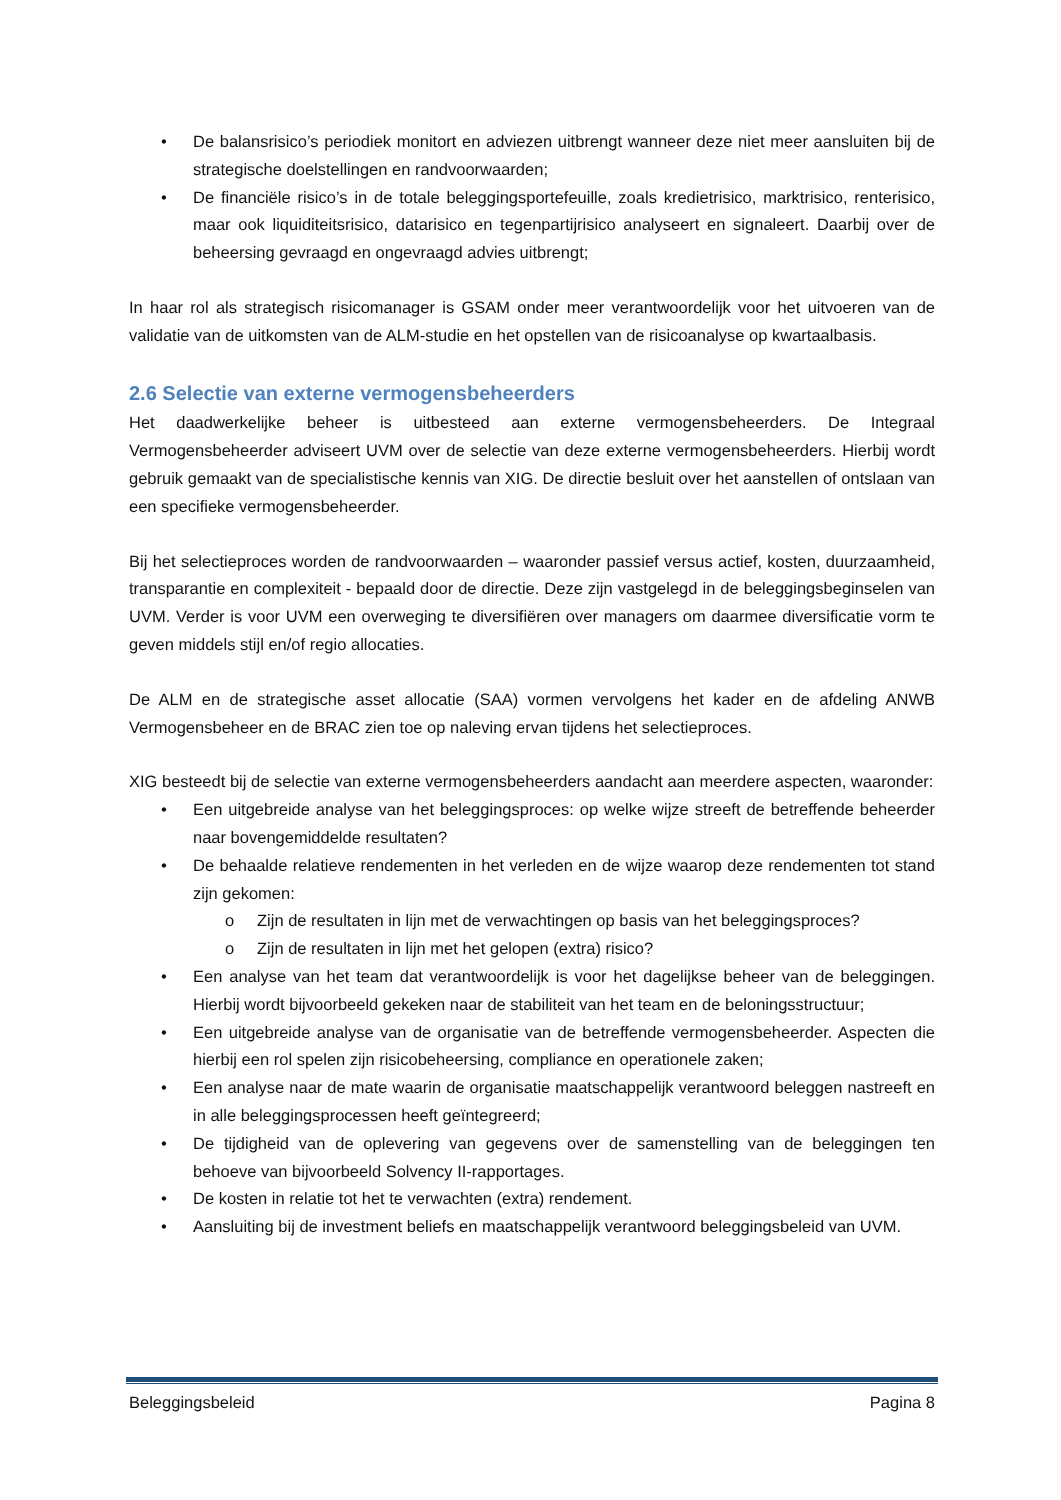• De balansrisico’s periodiek monitort en adviezen uitbrengt wanneer deze niet meer aansluiten bij de strategische doelstellingen en randvoorwaarden;
• De financiële risico’s in de totale beleggingsportefeuille, zoals kredietrisico, marktrisico, renterisico, maar ook liquiditeitsrisico, datarisico en tegenpartijrisico analyseert en signaleert. Daarbij over de beheersing gevraagd en ongevraagd advies uitbrengt;
In haar rol als strategisch risicomanager is GSAM onder meer verantwoordelijk voor het uitvoeren van de validatie van de uitkomsten van de ALM-studie en het opstellen van de risicoanalyse op kwartaalbasis.
2.6 Selectie van externe vermogensbeheerders
Het daadwerkelijke beheer is uitbesteed aan externe vermogensbeheerders. De Integraal Vermogensbeheerder adviseert UVM over de selectie van deze externe vermogensbeheerders. Hierbij wordt gebruik gemaakt van de specialistische kennis van XIG. De directie besluit over het aanstellen of ontslaan van een specifieke vermogensbeheerder.
Bij het selectieproces worden de randvoorwaarden – waaronder passief versus actief, kosten, duurzaamheid, transparantie en complexiteit - bepaald door de directie. Deze zijn vastgelegd in de beleggingsbeginselen van UVM. Verder is voor UVM een overweging te diversifiëren over managers om daarmee diversificatie vorm te geven middels stijl en/of regio allocaties.
De ALM en de strategische asset allocatie (SAA) vormen vervolgens het kader en de afdeling ANWB Vermogensbeheer en de BRAC zien toe op naleving ervan tijdens het selectieproces.
XIG besteedt bij de selectie van externe vermogensbeheerders aandacht aan meerdere aspecten, waaronder:
• Een uitgebreide analyse van het beleggingsproces: op welke wijze streeft de betreffende beheerder naar bovengemiddelde resultaten?
• De behaalde relatieve rendementen in het verleden en de wijze waarop deze rendementen tot stand zijn gekomen:
o Zijn de resultaten in lijn met de verwachtingen op basis van het beleggingsproces?
o Zijn de resultaten in lijn met het gelopen (extra) risico?
• Een analyse van het team dat verantwoordelijk is voor het dagelijkse beheer van de beleggingen. Hierbij wordt bijvoorbeeld gekeken naar de stabiliteit van het team en de beloningsstructuur;
• Een uitgebreide analyse van de organisatie van de betreffende vermogensbeheerder. Aspecten die hierbij een rol spelen zijn risicobeheersing, compliance en operationele zaken;
• Een analyse naar de mate waarin de organisatie maatschappelijk verantwoord beleggen nastreeft en in alle beleggingsprocessen heeft geïntegreerd;
• De tijdigheid van de oplevering van gegevens over de samenstelling van de beleggingen ten behoeve van bijvoorbeeld Solvency II-rapportages.
• De kosten in relatie tot het te verwachten (extra) rendement.
• Aansluiting bij de investment beliefs en maatschappelijk verantwoord beleggingsbeleid van UVM.
Beleggingsbeleid Pagina 8